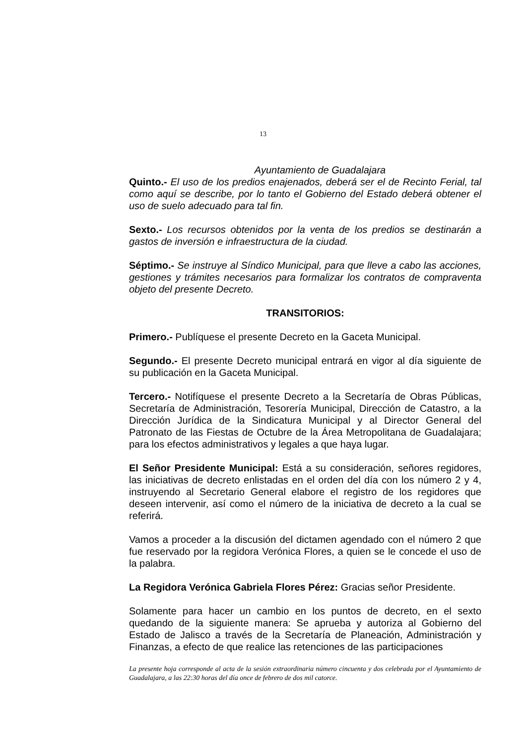13
Ayuntamiento de Guadalajara
Quinto.- El uso de los predios enajenados, deberá ser el de Recinto Ferial, tal como aquí se describe, por lo tanto el Gobierno del Estado deberá obtener el uso de suelo adecuado para tal fin.
Sexto.- Los recursos obtenidos por la venta de los predios se destinarán a gastos de inversión e infraestructura de la ciudad.
Séptimo.- Se instruye al Síndico Municipal, para que lleve a cabo las acciones, gestiones y trámites necesarios para formalizar los contratos de compraventa objeto del presente Decreto.
TRANSITORIOS:
Primero.- Publíquese el presente Decreto en la Gaceta Municipal.
Segundo.- El presente Decreto municipal entrará en vigor al día siguiente de su publicación en la Gaceta Municipal.
Tercero.- Notifíquese el presente Decreto a la Secretaría de Obras Públicas, Secretaría de Administración, Tesorería Municipal, Dirección de Catastro, a la Dirección Jurídica de la Sindicatura Municipal y al Director General del Patronato de las Fiestas de Octubre de la Área Metropolitana de Guadalajara; para los efectos administrativos y legales a que haya lugar.
El Señor Presidente Municipal: Está a su consideración, señores regidores, las iniciativas de decreto enlistadas en el orden del día con los número 2 y 4, instruyendo al Secretario General elabore el registro de los regidores que deseen intervenir, así como el número de la iniciativa de decreto a la cual se referirá.
Vamos a proceder a la discusión del dictamen agendado con el número 2 que fue reservado por la regidora Verónica Flores, a quien se le concede el uso de la palabra.
La Regidora Verónica Gabriela Flores Pérez: Gracias señor Presidente.
Solamente para hacer un cambio en los puntos de decreto, en el sexto quedando de la siguiente manera: Se aprueba y autoriza al Gobierno del Estado de Jalisco a través de la Secretaría de Planeación, Administración y Finanzas, a efecto de que realice las retenciones de las participaciones
La presente hoja corresponde al acta de la sesión extraordinaria número cincuenta y dos celebrada por el Ayuntamiento de Guadalajara, a las 22:30 horas del día once de febrero de dos mil catorce.